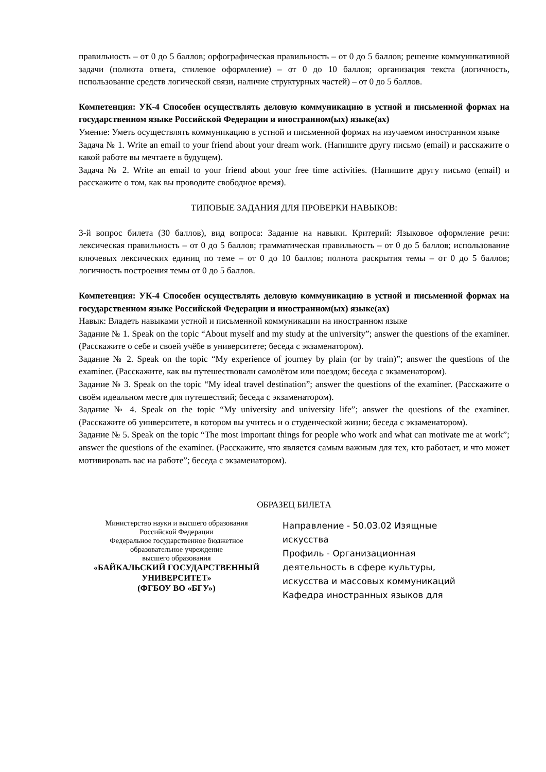правильность – от 0 до 5 баллов; орфографическая правильность – от 0 до 5 баллов; решение коммуникативной задачи (полнота ответа, стилевое оформление) – от 0 до 10 баллов; организация текста (логичность, использование средств логической связи, наличие структурных частей) – от 0 до 5 баллов.
Компетенция: УК-4 Способен осуществлять деловую коммуникацию в устной и письменной формах на государственном языке Российской Федерации и иностранном(ых) языке(ах)
Умение: Уметь осуществлять коммуникацию в устной и письменной формах на изучаемом иностранном языке
Задача № 1. Write an email to your friend about your dream work. (Напишите другу письмо (email) и расскажите о какой работе вы мечтаете в будущем).
Задача № 2. Write an email to your friend about your free time activities. (Напишите другу письмо (email) и расскажите о том, как вы проводите свободное время).
ТИПОВЫЕ ЗАДАНИЯ ДЛЯ ПРОВЕРКИ НАВЫКОВ:
3-й вопрос билета (30 баллов), вид вопроса: Задание на навыки. Критерий: Языковое оформление речи: лексическая правильность – от 0 до 5 баллов; грамматическая правильность – от 0 до 5 баллов; использование ключевых лексических единиц по теме – от 0 до 10 баллов; полнота раскрытия темы – от 0 до 5 баллов; логичность построения темы от 0 до 5 баллов.
Компетенция: УК-4 Способен осуществлять деловую коммуникацию в устной и письменной формах на государственном языке Российской Федерации и иностранном(ых) языке(ах)
Навык: Владеть навыками устной и письменной коммуникации на иностранном языке
Задание № 1. Speak on the topic “About myself and my study at the university”; answer the questions of the examiner. (Расскажите о себе и своей учёбе в университете; беседа с экзаменатором).
Задание № 2. Speak on the topic “My experience of journey by plain (or by train)”; answer the questions of the examiner. (Расскажите, как вы путешествовали самолётом или поездом; беседа с экзаменатором).
Задание № 3. Speak on the topic “My ideal travel destination”; answer the questions of the examiner. (Расскажите о своём идеальном месте для путешествий; беседа с экзаменатором).
Задание № 4. Speak on the topic “My university and university life”; answer the questions of the examiner. (Расскажите об университете, в котором вы учитесь и о студенческой жизни; беседа с экзаменатором).
Задание № 5. Speak on the topic “The most important things for people who work and what can motivate me at work”; answer the questions of the examiner. (Расскажите, что является самым важным для тех, кто работает, и что может мотивировать вас на работе”; беседа с экзаменатором).
ОБРАЗЕЦ БИЛЕТА
Министерство науки и высшего образования
Российской Федерации
Федеральное государственное бюджетное
образовательное учреждение
высшего образования
«БАЙКАЛЬСКИЙ ГОСУДАРСТВЕННЫЙ
УНИВЕРСИТЕТ»
(ФГБОУ ВО «БГУ»)
Направление - 50.03.02 Изящные искусства
Профиль - Организационная деятельность в сфере культуры, искусства и массовых коммуникаций
Кафедра иностранных языков для